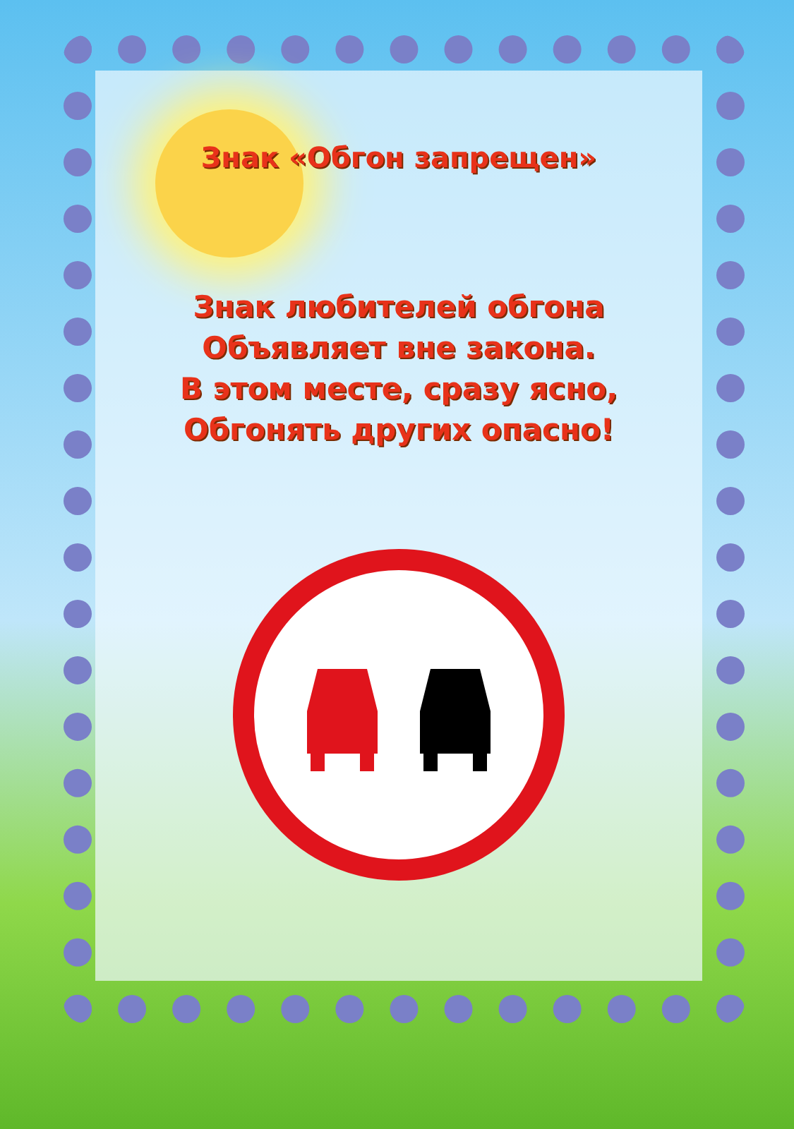Знак «Обгон запрещен»
Знак любителей обгона
Объявляет вне закона.
В этом месте, сразу ясно,
Обгонять других опасно!